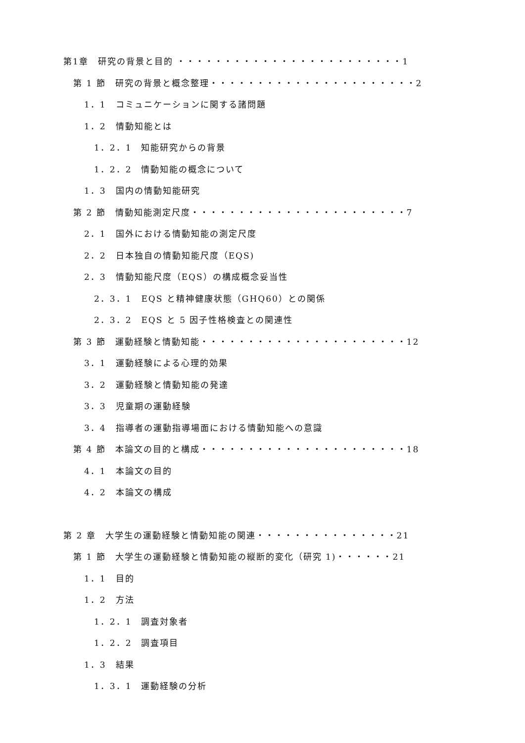第1章　研究の背景と目的 ・・・・・・・・・・・・・・・・・・・・・・・・1
第 1 節　研究の背景と概念整理・・・・・・・・・・・・・・・・・・・・・・2
1．1　コミュニケーションに関する諸問題
1．2　情動知能とは
1．2．1　知能研究からの背景
1．2．2　情動知能の概念について
1．3　国内の情動知能研究
第 2 節　情動知能測定尺度・・・・・・・・・・・・・・・・・・・・・・・7
2．1　国外における情動知能の測定尺度
2．2　日本独自の情動知能尺度（EQS)
2．3　情動知能尺度（EQS）の構成概念妥当性
2．3．1　EQS と精神健康状態（GHQ60）との関係
2．3．2　EQS と 5 因子性格検査との関連性
第 3 節　運動経験と情動知能・・・・・・・・・・・・・・・・・・・・・・12
3．1　運動経験による心理的効果
3．2　運動経験と情動知能の発達
3．3　児童期の運動経験
3．4　指導者の運動指導場面における情動知能への意識
第 4 節　本論文の目的と構成・・・・・・・・・・・・・・・・・・・・・・18
4．1　本論文の目的
4．2　本論文の構成
第 2 章　大学生の運動経験と情動知能の関連・・・・・・・・・・・・・・・21
第 1 節　大学生の運動経験と情動知能の縦断的変化（研究 1)・・・・・・21
1．1　目的
1．2　方法
1．2．1　調査対象者
1．2．2　調査項目
1．3　結果
1．3．1　運動経験の分析